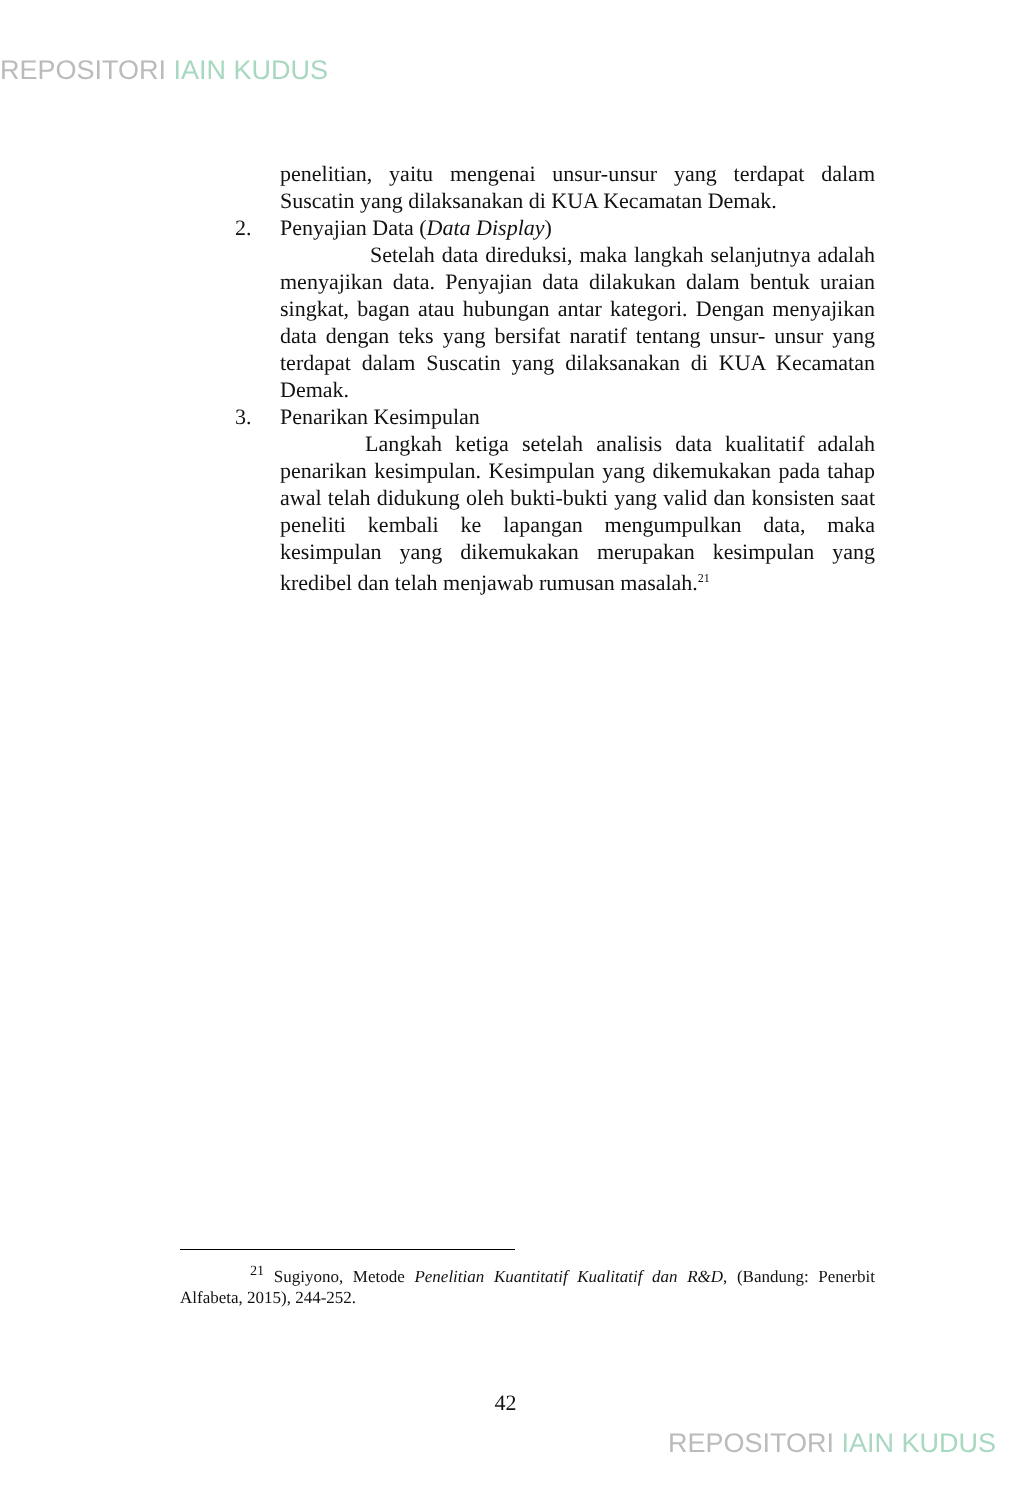REPOSITORI IAIN KUDUS
penelitian, yaitu mengenai unsur-unsur yang terdapat dalam Suscatin yang dilaksanakan di KUA Kecamatan Demak.
2. Penyajian Data (Data Display)
Setelah data direduksi, maka langkah selanjutnya adalah menyajikan data. Penyajian data dilakukan dalam bentuk uraian singkat, bagan atau hubungan antar kategori. Dengan menyajikan data dengan teks yang bersifat naratif tentang unsur- unsur yang terdapat dalam Suscatin yang dilaksanakan di KUA Kecamatan Demak.
3. Penarikan Kesimpulan
Langkah ketiga setelah analisis data kualitatif adalah penarikan kesimpulan. Kesimpulan yang dikemukakan pada tahap awal telah didukung oleh bukti-bukti yang valid dan konsisten saat peneliti kembali ke lapangan mengumpulkan data, maka kesimpulan yang dikemukakan merupakan kesimpulan yang kredibel dan telah menjawab rumusan masalah.<sup>21</sup>
<sup>21</sup> Sugiyono, Metode Penelitian Kuantitatif Kualitatif dan R&D, (Bandung: Penerbit Alfabeta, 2015), 244-252.
42
REPOSITORI IAIN KUDUS